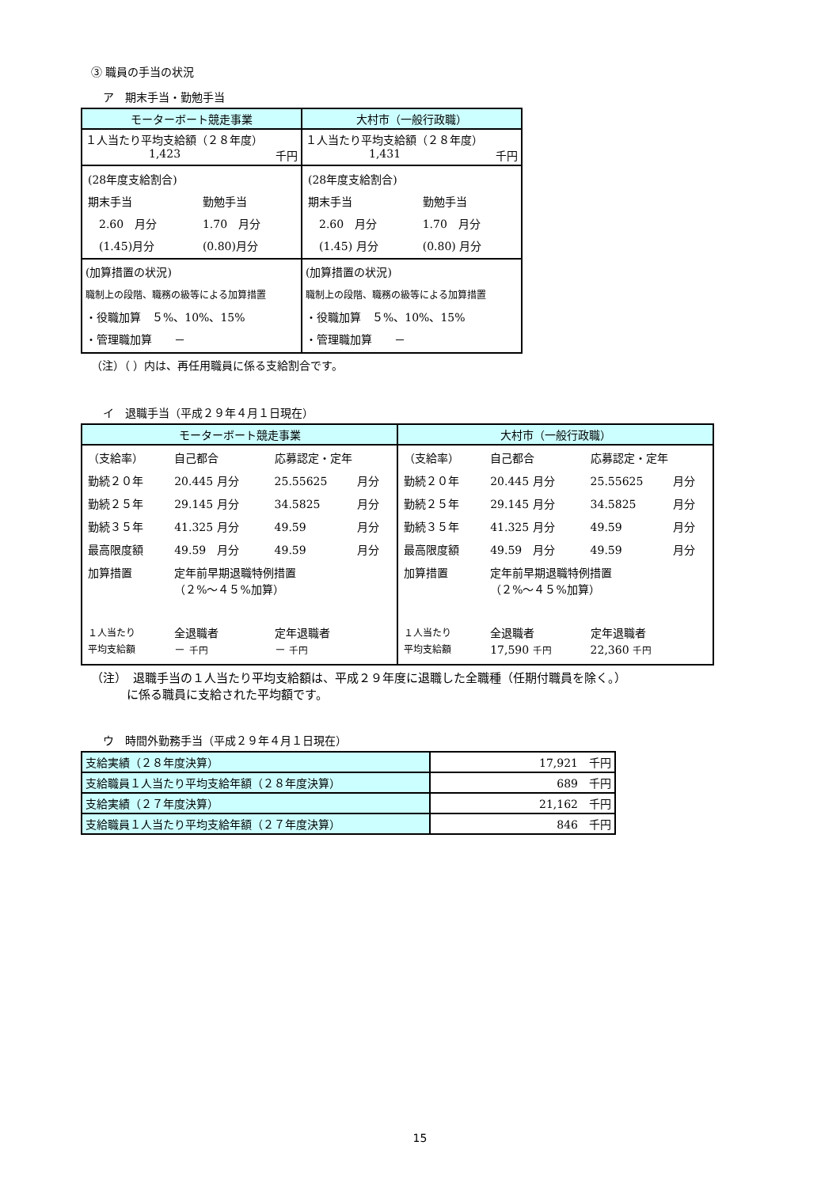③ 職員の手当の状況
ア　期末手当・勤勉手当
| モーターボート競走事業 | 大村市（一般行政職） |
| --- | --- |
| １人当たり平均支給額（２８年度） 1,423 千円 | １人当たり平均支給額（２８年度） 1,431 千円 |
| / (28年度支給割合) / / / 期末手当 / 勤勉手当 / / 2.60 月分 / 1.70 月分 / / (1.45)月分 / (0.80)月分 / | / (28年度支給割合) / / / 期末手当 / 勤勉手当 / / 2.60 月分 / 1.70 月分 / / (1.45) 月分 / (0.80) 月分 / |
| (加算措置の状況) 職制上の段階、職務の級等による加算措置 ・役職加算 ５%、10%、15% ・管理職加算 － | (加算措置の状況) 職制上の段階、職務の級等による加算措置 ・役職加算 ５%、10%、15% ・管理職加算 － |
（注）（ ）内は、再任用職員に係る支給割合です。
イ　退職手当（平成２９年４月１日現在）
| モーターボート競走事業 | 大村市（一般行政職） |
| --- | --- |
| / （支給率） / 自己都合 / 応募認定・定年 / / / 勤続２０年 / 20.445 月分 / 25.55625 / 月分 / / 勤続２５年 / 29.145 月分 / 34.5825 / 月分 / / 勤続３５年 / 41.325 月分 / 49.59 / 月分 / / 最高限度額 / 49.59 月分 / 49.59 / 月分 / / 加算措置 / 定年前早期退職特例措置 （２%～４５%加算） / / / / １人当たり 平均支給額 / 全退職者 － 千円 / 定年退職者 － 千円 / / | / （支給率） / 自己都合 / 応募認定・定年 / / / 勤続２０年 / 20.445 月分 / 25.55625 / 月分 / / 勤続２５年 / 29.145 月分 / 34.5825 / 月分 / / 勤続３５年 / 41.325 月分 / 49.59 / 月分 / / 最高限度額 / 49.59 月分 / 49.59 / 月分 / / 加算措置 / 定年前早期退職特例措置 （２%～４５%加算） / / / / １人当たり 平均支給額 / 全退職者 17,590 千円 / 定年退職者 22,360 千円 / / |
（注）　退職手当の１人当たり平均支給額は、平成２９年度に退職した全職種（任期付職員を除く。）
に係る職員に支給された平均額です。
ウ　時間外勤務手当（平成２９年４月１日現在）
| 支給実績（２８年度決算） | 17,921 千円 |
| 支給職員１人当たり平均支給年額（２８年度決算） | 689 千円 |
| 支給実績（２７年度決算） | 21,162 千円 |
| 支給職員１人当たり平均支給年額（２７年度決算） | 846 千円 |
15